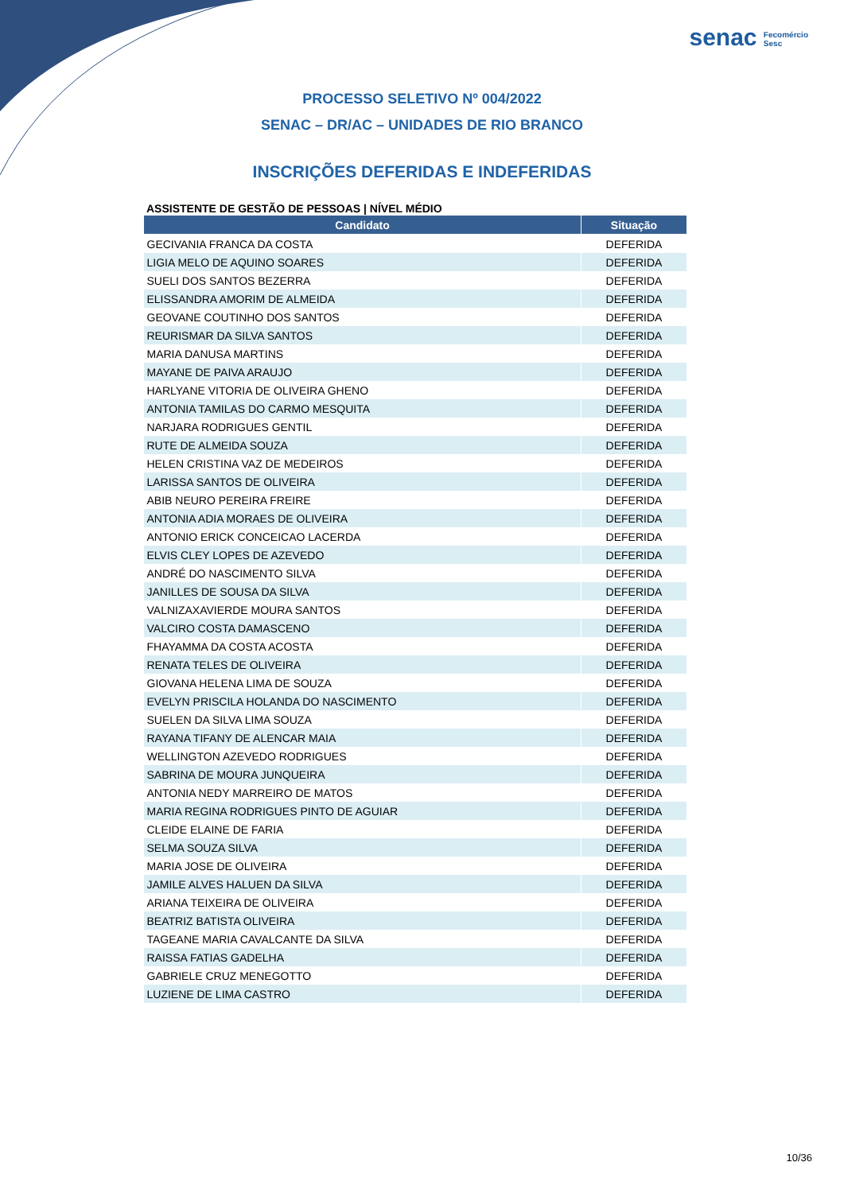senac Fecomércio
Sesc
PROCESSO SELETIVO Nº 004/2022
SENAC – DR/AC – UNIDADES DE RIO BRANCO
INSCRIÇÕES DEFERIDAS E INDEFERIDAS
ASSISTENTE DE GESTÃO DE PESSOAS | NÍVEL MÉDIO
| Candidato | Situação |
| --- | --- |
| GECIVANIA FRANCA DA COSTA | DEFERIDA |
| LIGIA MELO DE AQUINO SOARES | DEFERIDA |
| SUELI DOS SANTOS BEZERRA | DEFERIDA |
| ELISSANDRA AMORIM DE ALMEIDA | DEFERIDA |
| GEOVANE COUTINHO DOS SANTOS | DEFERIDA |
| REURISMAR DA SILVA SANTOS | DEFERIDA |
| MARIA DANUSA MARTINS | DEFERIDA |
| MAYANE DE PAIVA ARAUJO | DEFERIDA |
| HARLYANE VITORIA DE OLIVEIRA GHENO | DEFERIDA |
| ANTONIA TAMILAS DO CARMO MESQUITA | DEFERIDA |
| NARJARA RODRIGUES GENTIL | DEFERIDA |
| RUTE DE ALMEIDA SOUZA | DEFERIDA |
| HELEN CRISTINA VAZ DE MEDEIROS | DEFERIDA |
| LARISSA SANTOS DE OLIVEIRA | DEFERIDA |
| ABIB NEURO PEREIRA FREIRE | DEFERIDA |
| ANTONIA ADIA MORAES DE OLIVEIRA | DEFERIDA |
| ANTONIO ERICK CONCEICAO LACERDA | DEFERIDA |
| ELVIS CLEY LOPES DE AZEVEDO | DEFERIDA |
| ANDRÉ DO NASCIMENTO SILVA | DEFERIDA |
| JANILLES DE SOUSA DA SILVA | DEFERIDA |
| VALNIZAXAVIERDE MOURA SANTOS | DEFERIDA |
| VALCIRO COSTA DAMASCENO | DEFERIDA |
| FHAYAMMA DA COSTA ACOSTA | DEFERIDA |
| RENATA TELES DE OLIVEIRA | DEFERIDA |
| GIOVANA HELENA LIMA DE SOUZA | DEFERIDA |
| EVELYN PRISCILA HOLANDA DO NASCIMENTO | DEFERIDA |
| SUELEN DA SILVA LIMA SOUZA | DEFERIDA |
| RAYANA TIFANY DE ALENCAR MAIA | DEFERIDA |
| WELLINGTON AZEVEDO RODRIGUES | DEFERIDA |
| SABRINA DE MOURA JUNQUEIRA | DEFERIDA |
| ANTONIA NEDY MARREIRO DE MATOS | DEFERIDA |
| MARIA REGINA RODRIGUES PINTO DE AGUIAR | DEFERIDA |
| CLEIDE ELAINE DE FARIA | DEFERIDA |
| SELMA SOUZA SILVA | DEFERIDA |
| MARIA JOSE DE OLIVEIRA | DEFERIDA |
| JAMILE ALVES HALUEN DA SILVA | DEFERIDA |
| ARIANA TEIXEIRA DE OLIVEIRA | DEFERIDA |
| BEATRIZ BATISTA OLIVEIRA | DEFERIDA |
| TAGEANE MARIA CAVALCANTE DA SILVA | DEFERIDA |
| RAISSA FATIAS GADELHA | DEFERIDA |
| GABRIELE CRUZ MENEGOTTO | DEFERIDA |
| LUZIENE DE LIMA CASTRO | DEFERIDA |
10/36